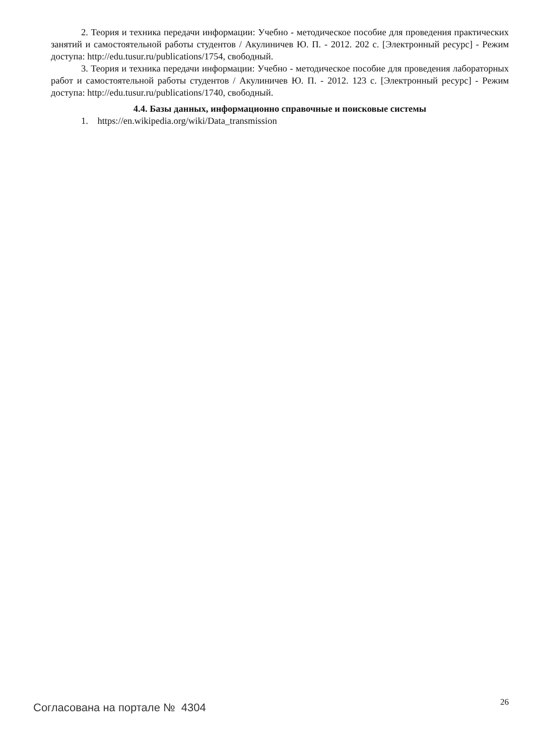2. Теория и техника передачи информации: Учебно - методическое пособие для проведения практических занятий и самостоятельной работы студентов / Акулиничев Ю. П. - 2012. 202 с. [Электронный ресурс] - Режим доступа: http://edu.tusur.ru/publications/1754, свободный.
3. Теория и техника передачи информации: Учебно - методическое пособие для проведения лабораторных работ и самостоятельной работы студентов / Акулиничев Ю. П. - 2012. 123 с. [Электронный ресурс] - Режим доступа: http://edu.tusur.ru/publications/1740, свободный.
4.4. Базы данных, информационно справочные и поисковые системы
1. https://en.wikipedia.org/wiki/Data_transmission
Согласована на портале № 4304 26